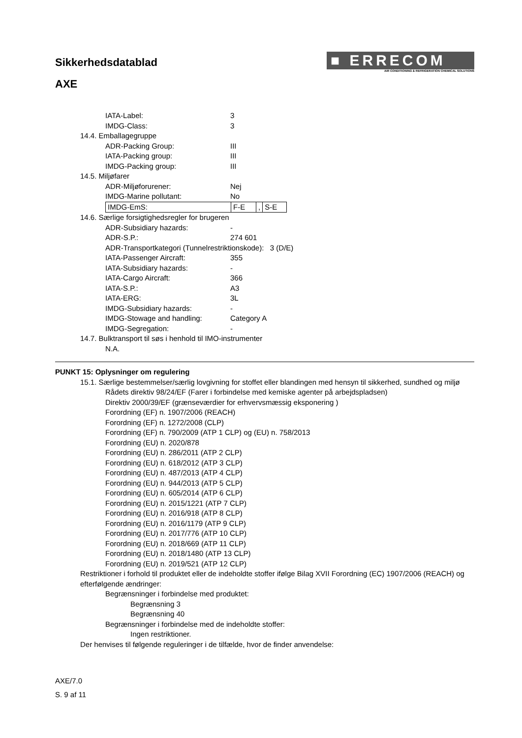Sikkerhedsdatablad
AXE
■ ERRECOM
AIR CONDITIONING & REFRIGERATION CHEMICAL SOLUTIONS
IATA-Label: 3
IMDG-Class: 3
14.4. Emballagegruppe
ADR-Packing Group: III
IATA-Packing group: III
IMDG-Packing group: III
14.5. Miljøfarer
ADR-Miljøforurener: Nej
IMDG-Marine pollutant: No
IMDG-EmS: F-E, S-E
14.6. Særlige forsigtighedsregler for brugeren
ADR-Subsidiary hazards: -
ADR-S.P.: 274 601
ADR-Transportkategori (Tunnelrestriktionskode): 3 (D/E)
IATA-Passenger Aircraft: 355
IATA-Subsidiary hazards: -
IATA-Cargo Aircraft: 366
IATA-S.P.: A3
IATA-ERG: 3L
IMDG-Subsidiary hazards: -
IMDG-Stowage and handling: Category A
IMDG-Segregation: -
14.7. Bulktransport til søs i henhold til IMO-instrumenter
N.A.
PUNKT 15: Oplysninger om regulering
15.1. Særlige bestemmelser/særlig lovgivning for stoffet eller blandingen med hensyn til sikkerhed, sundhed og miljø
Rådets direktiv 98/24/EF (Farer i forbindelse med kemiske agenter på arbejdspladsen)
Direktiv 2000/39/EF (grænseværdier for erhvervsmæssig eksponering )
Forordning (EF) n. 1907/2006 (REACH)
Forordning (EF) n. 1272/2008 (CLP)
Forordning (EF) n. 790/2009 (ATP 1 CLP) og (EU) n. 758/2013
Forordning (EU) n. 2020/878
Forordning (EU) n. 286/2011 (ATP 2 CLP)
Forordning (EU) n. 618/2012 (ATP 3 CLP)
Forordning (EU) n. 487/2013 (ATP 4 CLP)
Forordning (EU) n. 944/2013 (ATP 5 CLP)
Forordning (EU) n. 605/2014 (ATP 6 CLP)
Forordning (EU) n. 2015/1221 (ATP 7 CLP)
Forordning (EU) n. 2016/918 (ATP 8 CLP)
Forordning (EU) n. 2016/1179 (ATP 9 CLP)
Forordning (EU) n. 2017/776 (ATP 10 CLP)
Forordning (EU) n. 2018/669 (ATP 11 CLP)
Forordning (EU) n. 2018/1480 (ATP 13 CLP)
Forordning (EU) n. 2019/521 (ATP 12 CLP)
Restriktioner i forhold til produktet eller de indeholdte stoffer ifølge Bilag XVII Forordning (EC) 1907/2006 (REACH) og efterfølgende ændringer:
Begrænsninger i forbindelse med produktet:
Begrænsning 3
Begrænsning 40
Begrænsninger i forbindelse med de indeholdte stoffer:
Ingen restriktioner.
Der henvises til følgende reguleringer i de tilfælde, hvor de finder anvendelse:
AXE/7.0
S. 9 af 11